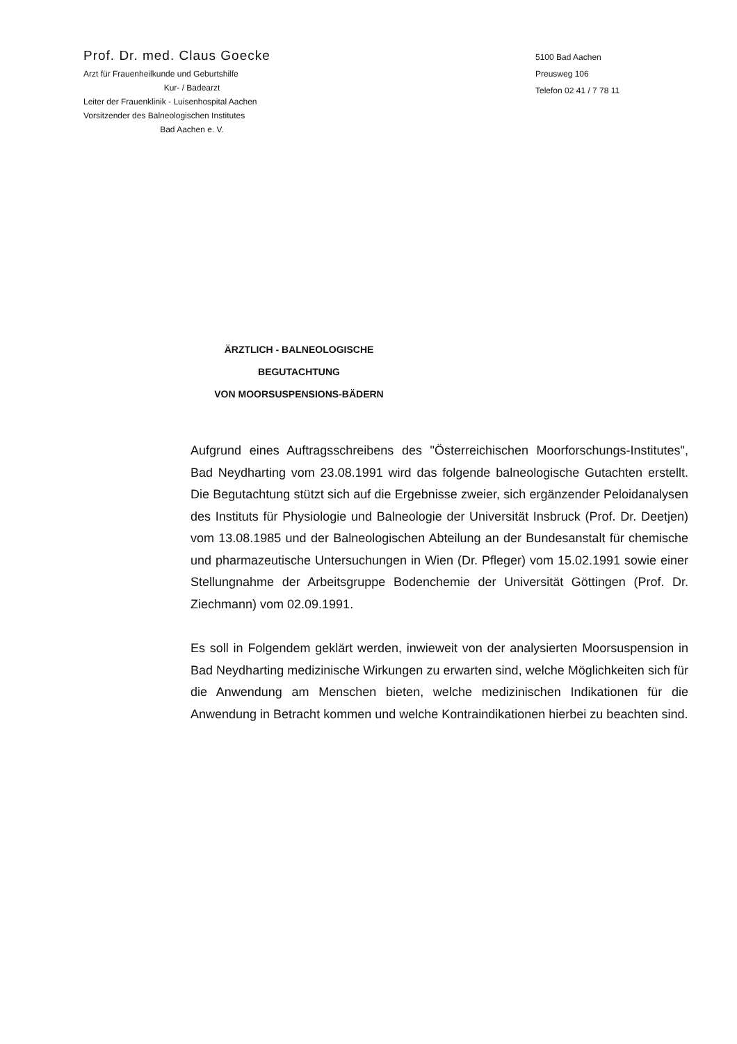Prof. Dr. med. Claus Goecke
Arzt für Frauenheilkunde und Geburtshilfe
Kur- / Badearzt
Leiter der Frauenklinik - Luisenhospital Aachen
Vorsitzender des Balneologischen Institutes
Bad Aachen e. V.
5100 Bad Aachen
Preusweg 106
Telefon 02 41 / 7 78 11
ÄRZTLICH - BALNEOLOGISCHE BEGUTACHTUNG
VON MOORSUSPENSIONS-BÄDERN
Aufgrund eines Auftragsschreibens des "Österreichischen Moorforschungs-Institutes", Bad Neydharting vom 23.08.1991 wird das folgende balneologische Gutachten erstellt. Die Begutachtung stützt sich auf die Ergebnisse zweier, sich ergänzender Peloidanalysen des Instituts für Physiologie und Balneologie der Universität Insbruck (Prof. Dr. Deetjen) vom 13.08.1985 und der Balneologischen Abteilung an der Bundesanstalt für chemische und pharmazeutische Untersuchungen in Wien (Dr. Pfleger) vom 15.02.1991 sowie einer Stellungnahme der Arbeitsgruppe Bodenchemie der Universität Göttingen (Prof. Dr. Ziechmann) vom 02.09.1991.
Es soll in Folgendem geklärt werden, inwieweit von der analysierten Moorsuspension in Bad Neydharting medizinische Wirkungen zu erwarten sind, welche Möglichkeiten sich für die Anwendung am Menschen bieten, welche medizinischen Indikationen für die Anwendung in Betracht kommen und welche Kontraindikationen hierbei zu beachten sind.